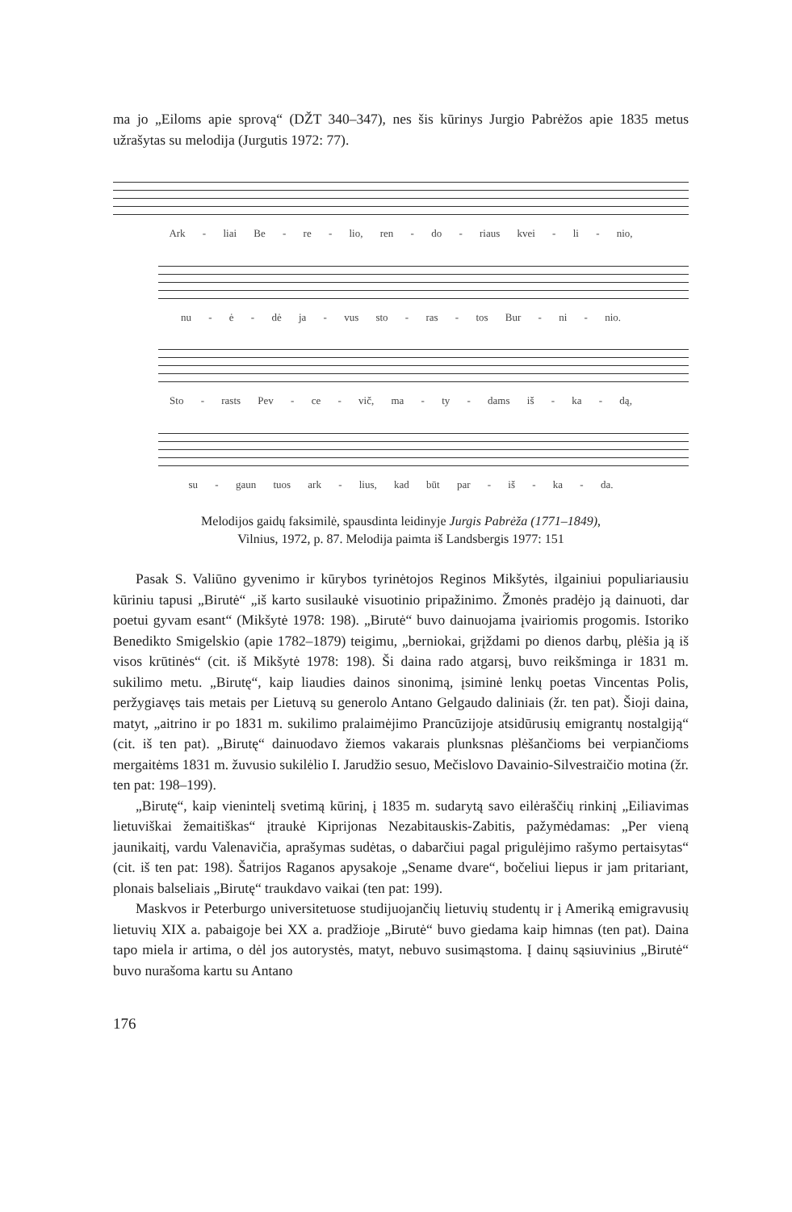ma jo „Eiloms apie sprovą“ (DŽT 340–347), nes šis kūrinys Jurgio Pabrėžos apie 1835 metus užrašytas su melodija (Jurgutis 1972: 77).
Ark - liai Be - re - lio, ren - do - riaus kvei - li - nio,
nu - ė - dė ja - vus sto - ras - tos Bur - ni - nio.
Sto - rasts Pev - ce - vič, ma - ty - dams iš - ka - dą,
su - gaun tuos ark - lius, kad būt par - iš - ka - da.
Melodijos gaidų faksimilė, spausdinta leidinyje Jurgis Pabrėža (1771–1849),
Vilnius, 1972, p. 87. Melodija paimta iš Landsbergis 1977: 151
Pasak S. Valiūno gyvenimo ir kūrybos tyrinėtojos Reginos Mikšytės, ilgainiui populiariausiu kūriniu tapusi „Birutė“ „iš karto susilaukė visuotinio pripažinimo. Žmonės pradėjo ją dainuoti, dar poetui gyvam esant“ (Mikšytė 1978: 198). „Birutė“ buvo dainuojama įvairiomis progomis. Istoriko Benedikto Smigelskio (apie 1782–1879) teigimu, „berniokai, grįždami po dienos darbų, plėšia ją iš visos krūtinės“ (cit. iš Mikšytė 1978: 198). Ši daina rado atgarsį, buvo reikšminga ir 1831 m. sukilimo metu. „Birutę“, kaip liaudies dainos sinonimą, įsiminė lenkų poetas Vincentas Polis, peržygiavęs tais metais per Lietuvą su generolo Antano Gelgaudo daliniais (žr. ten pat). Šioji daina, matyt, „aitrino ir po 1831 m. sukilimo pralaimėjimo Prancūzijoje atsidūrusių emigrantų nostalgiją“ (cit. iš ten pat). „Birutę“ dainuodavo žiemos vakarais plunksnas plėšančioms bei verpiančioms mergaitėms 1831 m. žuvusio sukilėlio I. Jarudžio sesuo, Mečislovo Davainio-Silvestraičio motina (žr. ten pat: 198–199).
„Birutę“, kaip vienintelį svetimą kūrinį, į 1835 m. sudarytą savo eilėraščių rinkinį „Eiliavimas lietuviškai žemaitiškas“ įtraukė Kiprijonas Nezabitauskis-Zabitis, pažymėdamas: „Per vieną jaunikaitį, vardu Valenavičia, aprašymas sudėtas, o dabarčiui pagal prigulėjimo rašymo pertaisytas“ (cit. iš ten pat: 198). Šatrijos Raganos apysakoje „Sename dvare“, bočeliui liepus ir jam pritariant, plonais balseliais „Birutę“ traukdavo vaikai (ten pat: 199).
Maskvos ir Peterburgo universitetuose studijuojančių lietuvių studentų ir į Ameriką emigravusių lietuvių XIX a. pabaigoje bei XX a. pradžioje „Birutė“ buvo giedama kaip himnas (ten pat). Daina tapo miela ir artima, o dėl jos autorystės, matyt, nebuvo susimąstoma. Į dainų sąsiuvinius „Birutė“ buvo nurašoma kartu su Antano
176